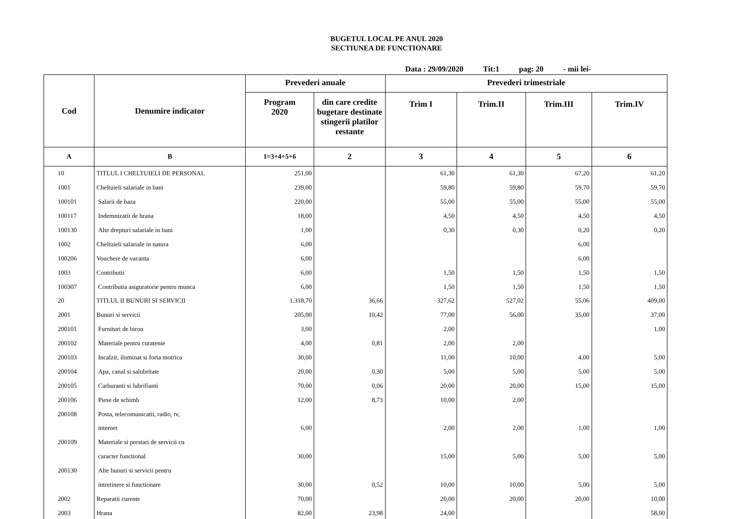BUGETUL LOCAL PE ANUL 2020
SECTIUNEA DE FUNCTIONARE
Data : 29/09/2020 Tit:1 pag: 20 - mii lei-
| Cod | Denumire indicator | Prevederi anuale | | Prevederi trimestriale | | | |
| --- | --- | --- | --- | --- | --- | --- | --- |
| | | Program 2020 | din care credite bugetare destinate stingerii platilor restante | Trim I | Trim.II | Trim.III | Trim.IV |
| A | B | 1=3+4+5+6 | 2 | 3 | 4 | 5 | 6 |
| 10 | TITLUL I CHELTUIELI DE PERSONAL | 251,00 | | 61,30 | 61,30 | 67,20 | 61,20 |
| 1001 | Cheltuieli salariale in bani | 239,00 | | 59,80 | 59,80 | 59,70 | 59,70 |
| 100101 | Salarii de baza | 220,00 | | 55,00 | 55,00 | 55,00 | 55,00 |
| 100117 | Indemnizatii de hrana | 18,00 | | 4,50 | 4,50 | 4,50 | 4,50 |
| 100130 | Alte drepturi salariale in bani | 1,00 | | 0,30 | 0,30 | 0,20 | 0,20 |
| 1002 | Cheltuieli salariale in natura | 6,00 | | | | 6,00 | |
| 100206 | Vouchere de vacanta | 6,00 | | | | 6,00 | |
| 1003 | Contributii | 6,00 | | 1,50 | 1,50 | 1,50 | 1,50 |
| 100307 | Contributia asiguratorie pentru munca | 6,00 | | 1,50 | 1,50 | 1,50 | 1,50 |
| 20 | TITLUL II BUNURI SI SERVICII | 1.318,70 | 36,66 | 327,62 | 527,02 | 55,06 | 409,00 |
| 2001 | Bunuri si servicii | 205,00 | 10,42 | 77,00 | 56,00 | 35,00 | 37,00 |
| 200101 | Furnituri de birou | 3,00 | | 2,00 | | | 1,00 |
| 200102 | Materiale pentru curatenie | 4,00 | 0,81 | 2,00 | 2,00 | | |
| 200103 | Incalzit, iluminat si forta motrica | 30,00 | | 11,00 | 10,00 | 4,00 | 5,00 |
| 200104 | Apa, canal si salubritate | 20,00 | 0,30 | 5,00 | 5,00 | 5,00 | 5,00 |
| 200105 | Carburanti si lubrifianti | 70,00 | 0,06 | 20,00 | 20,00 | 15,00 | 15,00 |
| 200106 | Piese de schimb | 12,00 | 8,73 | 10,00 | 2,00 | | |
| 200108 | Posta, telecomunicatii, radio, tv, | | | | | | |
| | internet | 6,00 | | 2,00 | 2,00 | 1,00 | 1,00 |
| 200109 | Materiale si prestari de servicii cu | | | | | | |
| | caracter functional | 30,00 | | 15,00 | 5,00 | 5,00 | 5,00 |
| 200130 | Alte bunuri si servicii pentru | | | | | | |
| | intretinere si functionare | 30,00 | 0,52 | 10,00 | 10,00 | 5,00 | 5,00 |
| 2002 | Reparatii curente | 70,00 | | 20,00 | 20,00 | 20,00 | 10,00 |
| 2003 | Hrana | 82,00 | 23,98 | 24,00 | | | 58,00 |